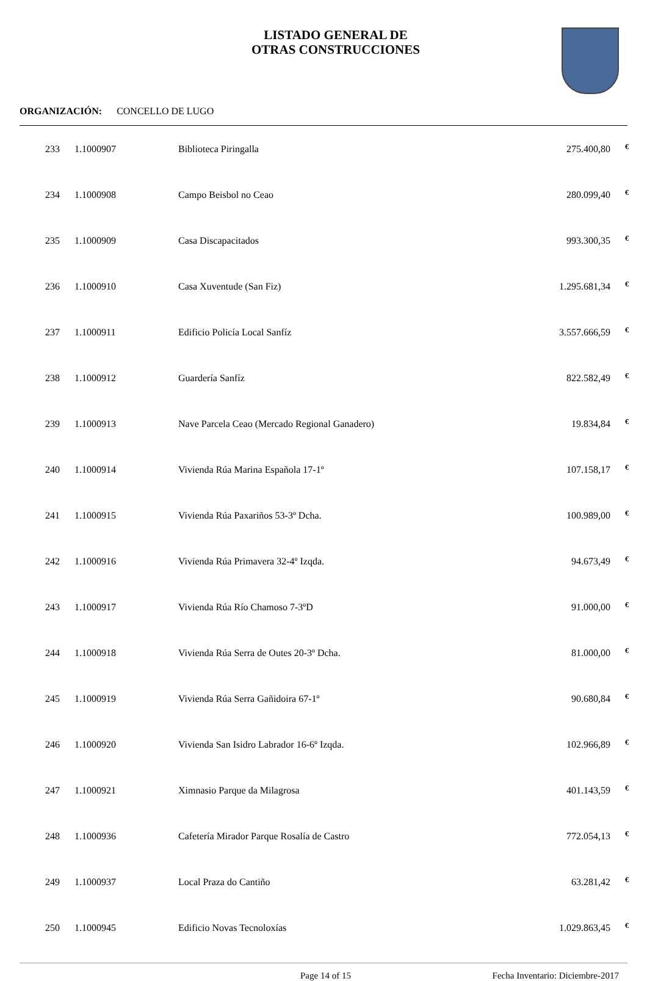LISTADO GENERAL DE
OTRAS CONSTRUCCIONES
ORGANIZACIÓN: CONCELLO DE LUGO
| 233 | 1.1000907 | Biblioteca Piringalla | 275.400,80 | € |
| 234 | 1.1000908 | Campo Beisbol no Ceao | 280.099,40 | € |
| 235 | 1.1000909 | Casa Discapacitados | 993.300,35 | € |
| 236 | 1.1000910 | Casa Xuventude (San Fiz) | 1.295.681,34 | € |
| 237 | 1.1000911 | Edificio Policía Local Sanfíz | 3.557.666,59 | € |
| 238 | 1.1000912 | Guardería Sanfíz | 822.582,49 | € |
| 239 | 1.1000913 | Nave Parcela Ceao (Mercado Regional Ganadero) | 19.834,84 | € |
| 240 | 1.1000914 | Vivienda Rúa Marina Española 17-1º | 107.158,17 | € |
| 241 | 1.1000915 | Vivienda Rúa Paxariños 53-3º Dcha. | 100.989,00 | € |
| 242 | 1.1000916 | Vivienda Rúa Primavera 32-4º Izqda. | 94.673,49 | € |
| 243 | 1.1000917 | Vivienda Rúa Río Chamoso 7-3ºD | 91.000,00 | € |
| 244 | 1.1000918 | Vivienda Rúa Serra de Outes 20-3º Dcha. | 81.000,00 | € |
| 245 | 1.1000919 | Vivienda Rúa Serra Gañidoira 67-1º | 90.680,84 | € |
| 246 | 1.1000920 | Vivienda San Isidro Labrador 16-6º Izqda. | 102.966,89 | € |
| 247 | 1.1000921 | Ximnasio Parque da Milagrosa | 401.143,59 | € |
| 248 | 1.1000936 | Cafetería Mirador Parque Rosalía de Castro | 772.054,13 | € |
| 249 | 1.1000937 | Local Praza do Cantiño | 63.281,42 | € |
| 250 | 1.1000945 | Edificio Novas Tecnoloxías | 1.029.863,45 | € |
Page 14 of 15 Fecha Inventario: Diciembre-2017